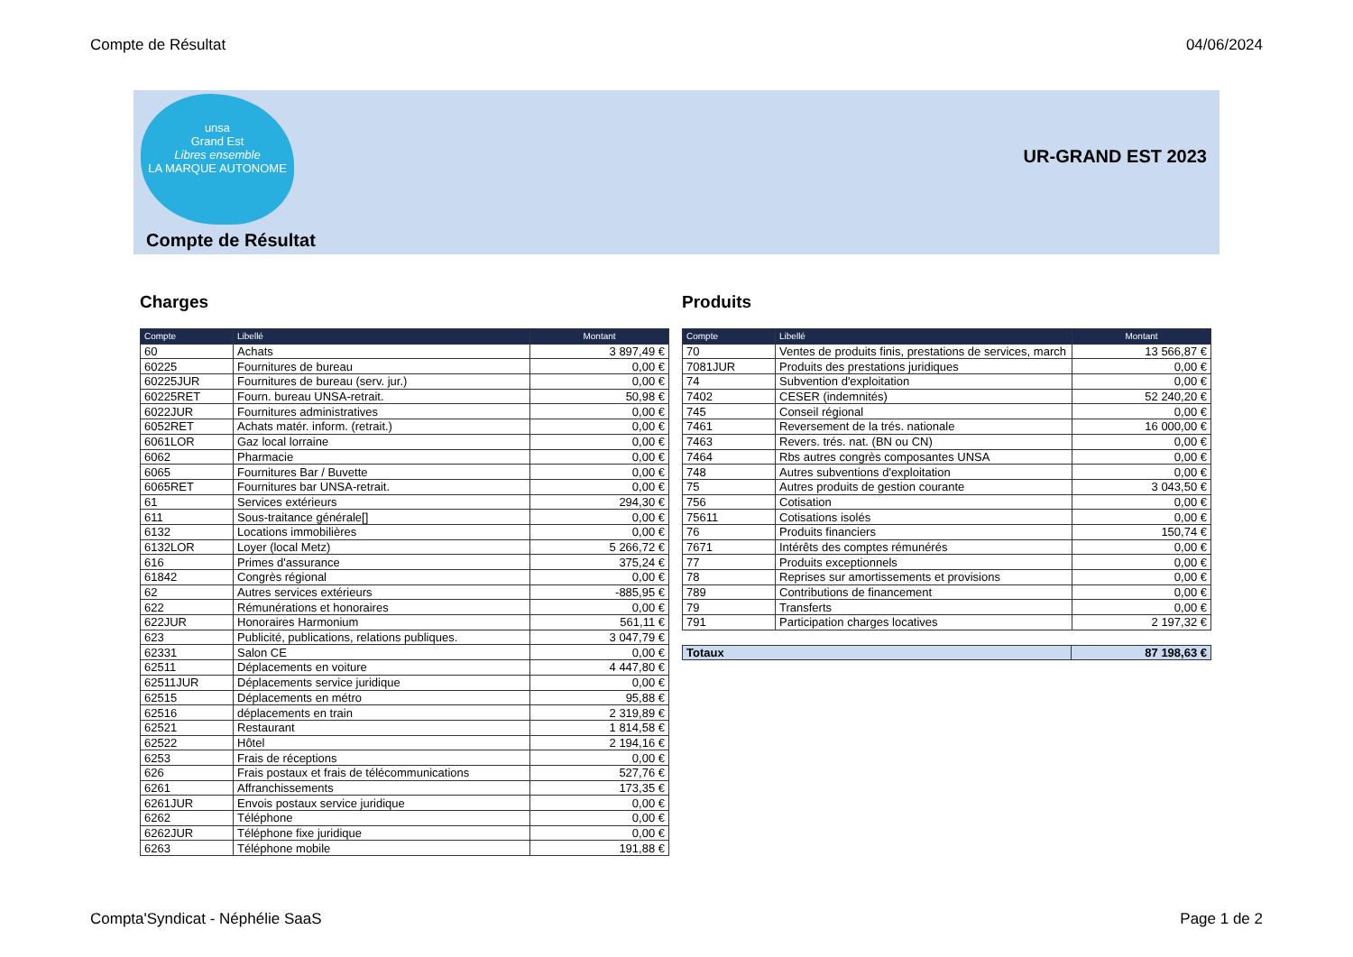Compte de Résultat 04/06/2024
unsa
Grand Est
Libres ensemble
LA MARQUE AUTONOME
UR-GRAND EST 2023
Compte de Résultat
Charges
| Compte | Libellé | Montant |
| --- | --- | --- |
| 60 | Achats | 3 897,49 € |
| 60225 | Fournitures de bureau | 0,00 € |
| 60225JUR | Fournitures de bureau (serv. jur.) | 0,00 € |
| 60225RET | Fourn. bureau UNSA-retrait. | 50,98 € |
| 6022JUR | Fournitures administratives | 0,00 € |
| 6052RET | Achats matér. inform. (retrait.) | 0,00 € |
| 6061LOR | Gaz local lorraine | 0,00 € |
| 6062 | Pharmacie | 0,00 € |
| 6065 | Fournitures Bar / Buvette | 0,00 € |
| 6065RET | Fournitures bar UNSA-retrait. | 0,00 € |
| 61 | Services extérieurs | 294,30 € |
| 611 | Sous-traitance générale[] | 0,00 € |
| 6132 | Locations immobilières | 0,00 € |
| 6132LOR | Loyer (local Metz) | 5 266,72 € |
| 616 | Primes d'assurance | 375,24 € |
| 61842 | Congrès régional | 0,00 € |
| 62 | Autres services extérieurs | -885,95 € |
| 622 | Rémunérations et honoraires | 0,00 € |
| 622JUR | Honoraires Harmonium | 561,11 € |
| 623 | Publicité, publications, relations publiques. | 3 047,79 € |
| 62331 | Salon CE | 0,00 € |
| 62511 | Déplacements en voiture | 4 447,80 € |
| 62511JUR | Déplacements service juridique | 0,00 € |
| 62515 | Déplacements en métro | 95,88 € |
| 62516 | déplacements en train | 2 319,89 € |
| 62521 | Restaurant | 1 814,58 € |
| 62522 | Hôtel | 2 194,16 € |
| 6253 | Frais de réceptions | 0,00 € |
| 626 | Frais postaux et frais de télécommunications | 527,76 € |
| 6261 | Affranchissements | 173,35 € |
| 6261JUR | Envois postaux service juridique | 0,00 € |
| 6262 | Téléphone | 0,00 € |
| 6262JUR | Téléphone fixe juridique | 0,00 € |
| 6263 | Téléphone mobile | 191,88 € |
Produits
| Compte | Libellé | Montant |
| --- | --- | --- |
| 70 | Ventes de produits finis, prestations de services, march | 13 566,87 € |
| 7081JUR | Produits des prestations juridiques | 0,00 € |
| 74 | Subvention d'exploitation | 0,00 € |
| 7402 | CESER (indemnités) | 52 240,20 € |
| 745 | Conseil régional | 0,00 € |
| 7461 | Reversement de la trés. nationale | 16 000,00 € |
| 7463 | Revers. trés. nat. (BN ou CN) | 0,00 € |
| 7464 | Rbs autres congrès composantes UNSA | 0,00 € |
| 748 | Autres subventions d'exploitation | 0,00 € |
| 75 | Autres produits de gestion courante | 3 043,50 € |
| 756 | Cotisation | 0,00 € |
| 75611 | Cotisations isolés | 0,00 € |
| 76 | Produits financiers | 150,74 € |
| 7671 | Intérêts des comptes rémunérés | 0,00 € |
| 77 | Produits exceptionnels | 0,00 € |
| 78 | Reprises sur amortissements et provisions | 0,00 € |
| 789 | Contributions de financement | 0,00 € |
| 79 | Transferts | 0,00 € |
| 791 | Participation charges locatives | 2 197,32 € |
| Totaux | 87 198,63 € |
Compta'Syndicat - Néphélie SaaS Page 1 de 2